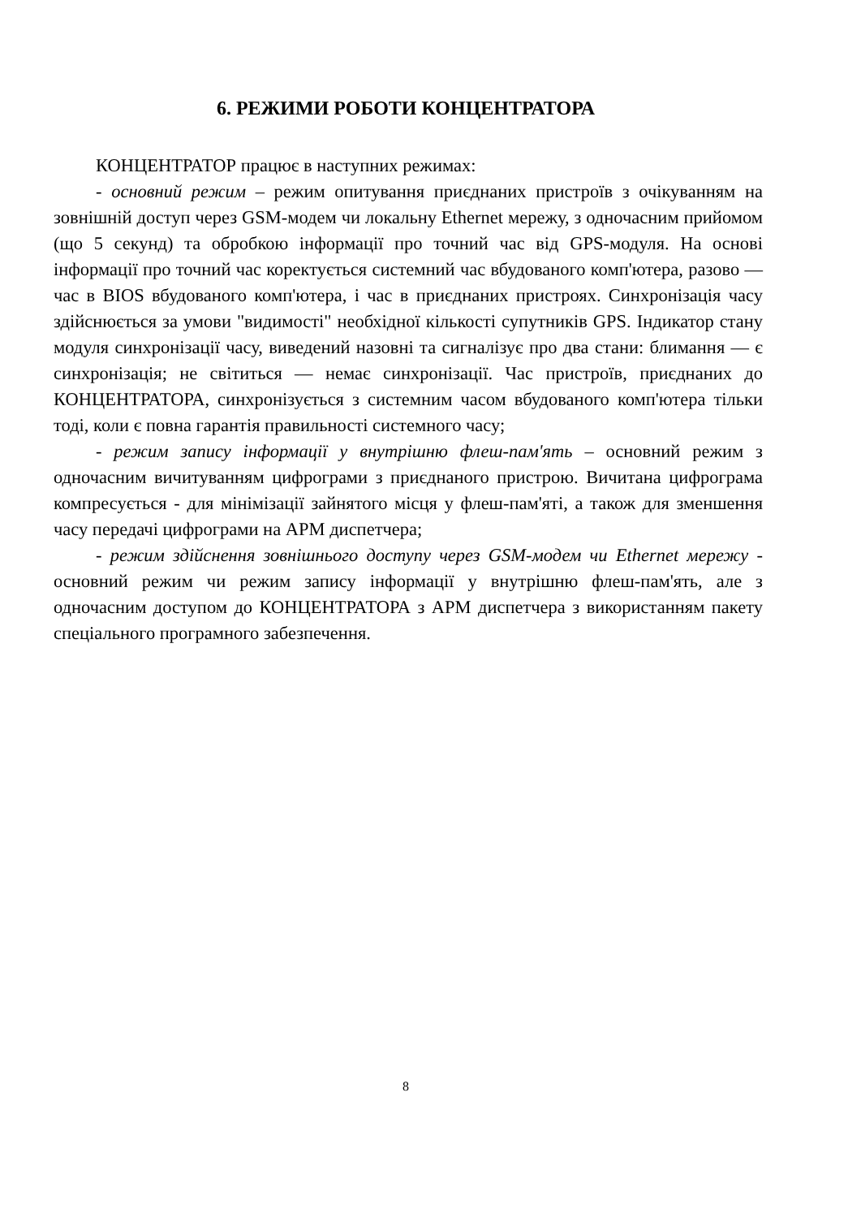6. РЕЖИМИ РОБОТИ КОНЦЕНТРАТОРА
КОНЦЕНТРАТОР працює в наступних режимах:
- основний режим – режим опитування приєднаних пристроїв з очікуванням на зовнішній доступ через GSM-модем чи локальну Ethernet мережу, з одночасним прийомом (що 5 секунд) та обробкою інформації про точний час від GPS-модуля. На основі інформації про точний час коректується системний час вбудованого комп'ютера, разово — час в BIOS вбудованого комп'ютера, і час в приєднаних пристроях. Синхронізація часу здійснюється за умови "видимості" необхідної кількості супутників GPS. Індикатор стану модуля синхронізації часу, виведений назовні та сигналізує про два стани: блимання — є синхронізація; не світиться — немає синхронізації. Час пристроїв, приєднаних до КОНЦЕНТРАТОРА, синхронізується з системним часом вбудованого комп'ютера тільки тоді, коли є повна гарантія правильності системного часу;
- режим запису інформації у внутрішню флеш-пам'ять – основний режим з одночасним вичитуванням цифрограми з приєднаного пристрою. Вичитана цифрограма компресується - для мінімізації зайнятого місця у флеш-пам'яті, а також для зменшення часу передачі цифрограми на АРМ диспетчера;
- режим здійснення зовнішнього доступу через GSM-модем чи Ethernet мережу - основний режим чи режим запису інформації у внутрішню флеш-пам'ять, але з одночасним доступом до КОНЦЕНТРАТОРА з АРМ диспетчера з використанням пакету спеціального програмного забезпечення.
8